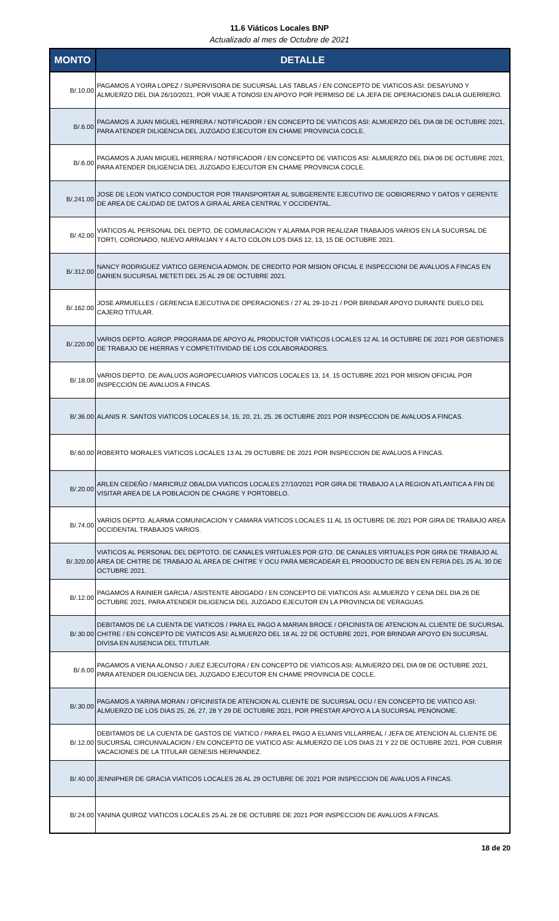11.6 Viáticos Locales BNP
Actualizado al mes de Octubre de 2021
| MONTO | DETALLE |
| --- | --- |
| B/.10.00 | PAGAMOS A YOIRA LOPEZ / SUPERVISORA DE SUCURSAL LAS TABLAS / EN CONCEPTO DE VIATICOS ASI: DESAYUNO Y ALMUERZO DEL DIA 26/10/2021, POR VIAJE A TONOSI EN APOYO POR PERMISO DE LA JEFA DE OPERACIONES DALIA GUERRERO. |
| B/.6.00 | PAGAMOS A JUAN MIGUEL HERRERA / NOTIFICADOR / EN CONCEPTO DE VIATICOS ASI: ALMUERZO DEL DIA 08 DE OCTUBRE 2021, PARA ATENDER DILIGENCIA DEL JUZGADO EJECUTOR EN CHAME PROVINCIA COCLE. |
| B/.6.00 | PAGAMOS A JUAN MIGUEL HERRERA / NOTIFICADOR / EN CONCEPTO DE VIATICOS ASI: ALMUERZO DEL DIA 06 DE OCTUBRE 2021, PARA ATENDER DILIGENCIA DEL JUZGADO EJECUTOR EN CHAME PROVINCIA COCLE. |
| B/.241.00 | JOSE DE LEON VIATICO CONDUCTOR POR TRANSPORTAR AL SUBGERENTE EJECUTIVO DE GOBIORERNO Y DATOS Y GERENTE DE AREA DE CALIDAD DE DATOS A GIRA AL AREA CENTRAL Y OCCIDENTAL. |
| B/.42.00 | VIATICOS AL PERSONAL DEL DEPTO. DE COMUNICACION Y ALARMA POR REALIZAR TRABAJOS VARIOS EN LA SUCURSAL DE TORTI, CORONADO, NUEVO ARRAIJAN Y 4 ALTO COLON LOS DIAS 12, 13, 15 DE OCTUBRE 2021. |
| B/.312.00 | NANCY RODRIGUEZ VIATICO GERENCIA ADMON. DE CREDITO POR MISION OFICIAL E INSPECCIONI DE AVALUOS A FINCAS EN DARIEN SUCURSAL METETI DEL 25 AL 29 DE OCTUBRE 2021. |
| B/.162.00 | JOSE ARMUELLES / GERENCIA EJECUTIVA DE OPERACIONES / 27 AL 29-10-21 / POR BRINDAR APOYO DURANTE DUELO DEL CAJERO TITULAR. |
| B/.220.00 | VARIOS DEPTO. AGROP. PROGRAMA DE APOYO AL PRODUCTOR VIATICOS LOCALES 12 AL 16 OCTUBRE DE 2021 POR GESTIONES DE TRABAJO DE HIERRAS Y COMPETITIVIDAD DE LOS COLABORADORES. |
| B/.18.00 | VARIOS DEPTO. DE AVALUOS AGROPECUARIOS VIATICOS LOCALES 13, 14, 15 OCTUBRE 2021 POR MISION OFICIAL POR INSPECCION DE AVALUOS A FINCAS. |
| B/.36.00 | ALANIS R. SANTOS VIATICOS LOCALES 14, 15, 20, 21, 25, 26 OCTUBRE 2021 POR INSPECCION DE AVALUOS A FINCAS. |
| B/.60.00 | ROBERTO MORALES VIATICOS LOCALES 13 AL 29 OCTUBRE DE 2021 POR INSPECCION DE AVALUOS A FINCAS. |
| B/.20.00 | ARLEN CEDEÑO / MARICRUZ OBALDIA VIATICOS LOCALES 27/10/2021 POR GIRA DE TRABAJO A LA REGION ATLANTICA A FIN DE VISITAR AREA DE LA POBLACION DE CHAGRE Y PORTOBELO. |
| B/.74.00 | VARIOS DEPTO. ALARMA COMUNICACION Y CAMARA VIATICOS LOCALES 11 AL 15 OCTUBRE DE 2021 POR GIRA DE TRABAJO AREA OCCIDENTAL TRABAJOS VARIOS. |
| B/.320.00 | VIATICOS AL PERSONAL DEL DEPTOTO. DE CANALES VIRTUALES POR GTO. DE CANALES VIRTUALES POR GIRA DE TRABAJO AL AREA DE CHITRE DE TRABAJO AL AREA DE CHITRE Y OCU PARA MERCADEAR EL PROODUCTO DE BEN EN FERIA DEL 25 AL 30 DE OCTUBRE 2021. |
| B/.12.00 | PAGAMOS A RAINIER GARCIA / ASISTENTE ABOGADO / EN CONCEPTO DE VIATICOS ASI: ALMUERZO Y CENA DEL DIA 26 DE OCTUBRE 2021, PARA ATENDER DILIGENCIA DEL JUZGADO EJECUTOR EN LA PROVINCIA DE VERAGUAS. |
| B/.30.00 | DEBITAMOS DE LA CUENTA DE VIATICOS / PARA EL PAGO A MARIAN BROCE / OFICINISTA DE ATENCION AL CLIENTE DE SUCURSAL CHITRE / EN CONCEPTO DE VIATICOS ASI: ALMUERZO DEL 18 AL 22 DE OCTUBRE 2021, POR BRINDAR APOYO EN SUCURSAL DIVISA EN AUSENCIA DEL TITUTLAR. |
| B/.6.00 | PAGAMOS A VIENA ALONSO / JUEZ EJECUTORA / EN CONCEPTO DE VIATICOS ASI: ALMUERZO DEL DIA 08 DE OCTUBRE 2021, PARA ATENDER DILIGENCIA DEL JUZGADO EJECUTOR EN CHAME PROVINCIA DE COCLE. |
| B/.30.00 | PAGAMOS A YARINA MORAN / OFICINISTA DE ATENCION AL CLIENTE DE SUCURSAL OCU / EN CONCEPTO DE VIATICO ASI: ALMUERZO DE LOS DIAS 25, 26, 27, 28 Y 29 DE OCTUBRE 2021, POR PRESTAR APOYO A LA SUCURSAL PENONOME. |
| B/.12.00 | DEBITAMOS DE LA CUENTA DE GASTOS DE VIATICO / PARA EL PAGO A ELIANIS VILLARREAL / JEFA DE ATENCION AL CLIENTE DE SUCURSAL CIRCUNVALACION / EN CONCEPTO DE VIATICO ASI: ALMUERZO DE LOS DIAS 21 Y 22 DE OCTUBRE 2021, POR CUBRIR VACACIONES DE LA TITULAR GENESIS HERNANDEZ. |
| B/.40.00 | JENNIPHER DE GRACIA VIATICOS LOCALES 26 AL 29 OCTUBRE DE 2021 POR INSPECCION DE AVALUOS A FINCAS. |
| B/.24.00 | YANINA QUIROZ VIATICOS LOCALES 25 AL 28 DE OCTUBRE DE 2021 POR INSPECCION DE AVALUOS A FINCAS. |
18 de 20